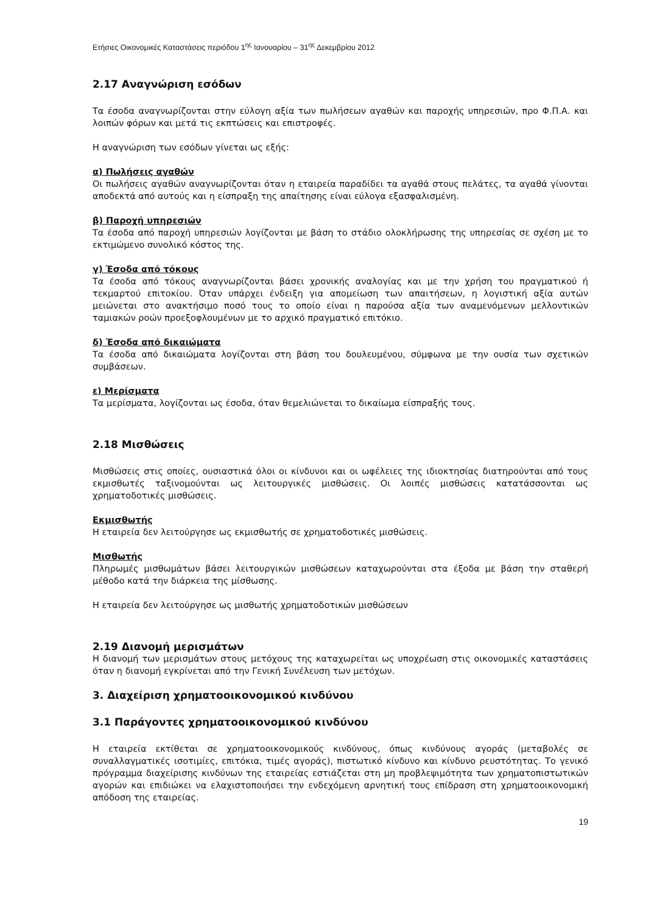Ετήσιες Οικονομικές Καταστάσεις περιόδου 1<sup>ης</sup> Ιανουαρίου – 31<sup>ης</sup> Δεκεμβρίου 2012
2.17 Αναγνώριση εσόδων
Τα έσοδα αναγνωρίζονται στην εύλογη αξία των πωλήσεων αγαθών και παροχής υπηρεσιών, προ Φ.Π.Α. και λοιπών φόρων και μετά τις εκπτώσεις και επιστροφές.
Η αναγνώριση των εσόδων γίνεται ως εξής:
α) Πωλήσεις αγαθών
Οι πωλήσεις αγαθών αναγνωρίζονται όταν η εταιρεία παραδίδει τα αγαθά στους πελάτες, τα αγαθά γίνονται αποδεκτά από αυτούς και η είσπραξη της απαίτησης είναι εύλογα εξασφαλισμένη.
β) Παροχή υπηρεσιών
Τα έσοδα από παροχή υπηρεσιών λογίζονται με βάση το στάδιο ολοκλήρωσης της υπηρεσίας σε σχέση με το εκτιμώμενο συνολικό κόστος της.
γ) Έσοδα από τόκους
Τα έσοδα από τόκους αναγνωρίζονται βάσει χρονικής αναλογίας και με την χρήση του πραγματικού ή τεκμαρτού επιτοκίου. Όταν υπάρχει ένδειξη για απομείωση των απαιτήσεων, η λογιστική αξία αυτών μειώνεται στο ανακτήσιμο ποσό τους το οποίο είναι η παρούσα αξία των αναμενόμενων μελλοντικών ταμιακών ροών προεξοφλουμένων με το αρχικό πραγματικό επιτόκιο.
δ) Έσοδα από δικαιώματα
Τα έσοδα από δικαιώματα λογίζονται στη βάση του δουλευμένου, σύμφωνα με την ουσία των σχετικών συμβάσεων.
ε) Μερίσματα
Τα μερίσματα, λογίζονται ως έσοδα, όταν θεμελιώνεται το δικαίωμα είσπραξής τους.
2.18 Μισθώσεις
Μισθώσεις στις οποίες, ουσιαστικά όλοι οι κίνδυνοι και οι ωφέλειες της ιδιοκτησίας διατηρούνται από τους εκμισθωτές ταξινομούνται ως λειτουργικές μισθώσεις. Οι λοιπές μισθώσεις κατατάσσονται ως χρηματοδοτικές μισθώσεις.
Εκμισθωτής
Η εταιρεία δεν λειτούργησε ως εκμισθωτής σε χρηματοδοτικές μισθώσεις.
Μισθωτής
Πληρωμές μισθωμάτων βάσει λειτουργικών μισθώσεων καταχωρούνται στα έξοδα με βάση την σταθερή μέθοδο κατά την διάρκεια της μίσθωσης.
Η εταιρεία δεν λειτούργησε ως μισθωτής χρηματοδοτικών μισθώσεων
2.19 Διανομή μερισμάτων
Η διανομή των μερισμάτων στους μετόχους της καταχωρείται ως υποχρέωση στις οικονομικές καταστάσεις όταν η διανομή εγκρίνεται από την Γενική Συνέλευση των μετόχων.
3. Διαχείριση χρηματοοικονομικού κινδύνου
3.1 Παράγοντες χρηματοοικονομικού κινδύνου
Η εταιρεία εκτίθεται σε χρηματοοικονομικούς κινδύνους, όπως κινδύνους αγοράς (μεταβολές σε συναλλαγματικές ισοτιμίες, επιτόκια, τιμές αγοράς), πιστωτικό κίνδυνο και κίνδυνο ρευστότητας. Το γενικό πρόγραμμα διαχείρισης κινδύνων της εταιρείας εστιάζεται στη μη προβλεψιμότητα των χρηματοπιστωτικών αγορών και επιδιώκει να ελαχιστοποιήσει την ενδεχόμενη αρνητική τους επίδραση στη χρηματοοικονομική απόδοση της εταιρείας.
19